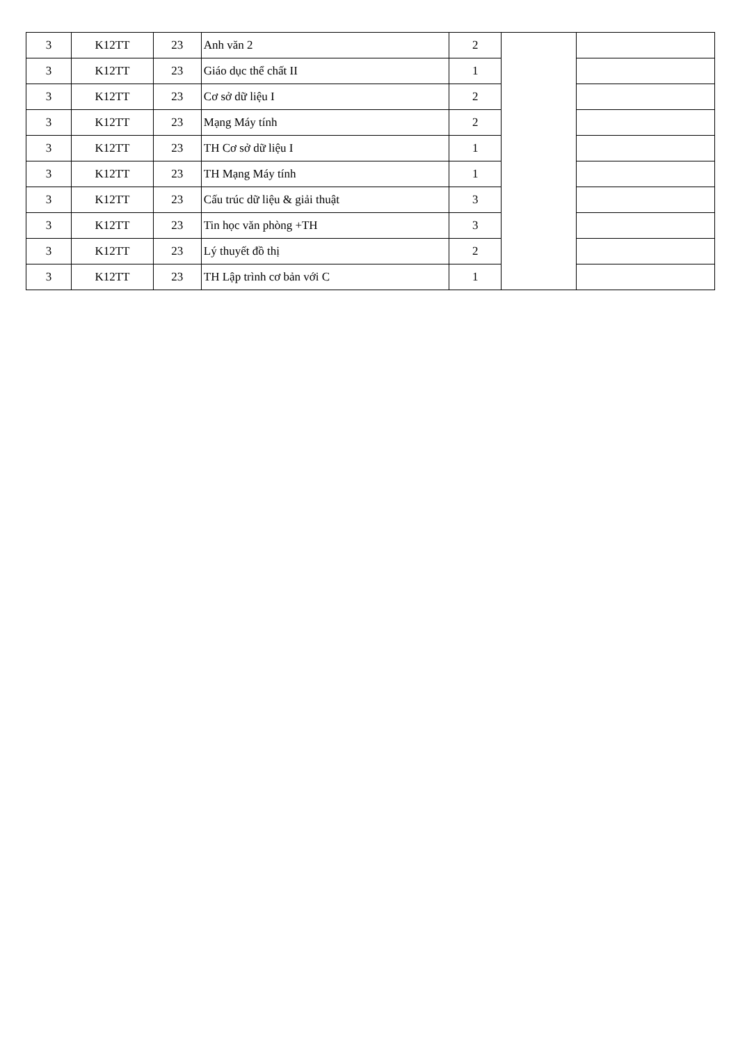| 3 | K12TT | 23 | Anh văn 2 | 2 | | |
| 3 | K12TT | 23 | Giáo dục thể chất II | 1 | | |
| 3 | K12TT | 23 | Cơ sở dữ liệu I | 2 | | |
| 3 | K12TT | 23 | Mạng Máy tính | 2 | | |
| 3 | K12TT | 23 | TH Cơ sở dữ liệu I | 1 | | |
| 3 | K12TT | 23 | TH Mạng Máy tính | 1 | | |
| 3 | K12TT | 23 | Cấu trúc dữ liệu & giải thuật | 3 | | |
| 3 | K12TT | 23 | Tin học văn phòng +TH | 3 | | |
| 3 | K12TT | 23 | Lý thuyết đồ thị | 2 | | |
| 3 | K12TT | 23 | TH Lập trình cơ bản với C | 1 | | |